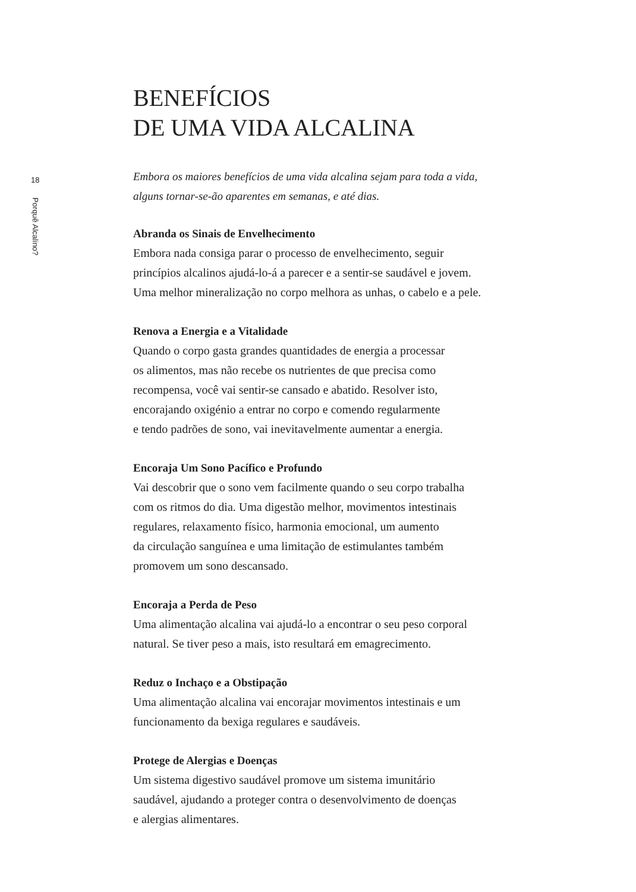18
Porquê Alcalino?
BENEFÍCIOS
DE UMA VIDA ALCALINA
Embora os maiores benefícios de uma vida alcalina sejam para toda a vida,
alguns tornar-se-ão aparentes em semanas, e até dias.
Abranda os Sinais de Envelhecimento
Embora nada consiga parar o processo de envelhecimento, seguir
princípios alcalinos ajudá-lo-á a parecer e a sentir-se saudável e jovem.
Uma melhor mineralização no corpo melhora as unhas, o cabelo e a pele.
Renova a Energia e a Vitalidade
Quando o corpo gasta grandes quantidades de energia a processar
os alimentos, mas não recebe os nutrientes de que precisa como
recompensa, você vai sentir-se cansado e abatido. Resolver isto,
encorajando oxigénio a entrar no corpo e comendo regularmente
e tendo padrões de sono, vai inevitavelmente aumentar a energia.
Encoraja Um Sono Pacífico e Profundo
Vai descobrir que o sono vem facilmente quando o seu corpo trabalha
com os ritmos do dia. Uma digestão melhor, movimentos intestinais
regulares, relaxamento físico, harmonia emocional, um aumento
da circulação sanguínea e uma limitação de estimulantes também
promovem um sono descansado.
Encoraja a Perda de Peso
Uma alimentação alcalina vai ajudá-lo a encontrar o seu peso corporal
natural. Se tiver peso a mais, isto resultará em emagrecimento.
Reduz o Inchaço e a Obstipação
Uma alimentação alcalina vai encorajar movimentos intestinais e um
funcionamento da bexiga regulares e saudáveis.
Protege de Alergias e Doenças
Um sistema digestivo saudável promove um sistema imunitário
saudável, ajudando a proteger contra o desenvolvimento de doenças
e alergias alimentares.